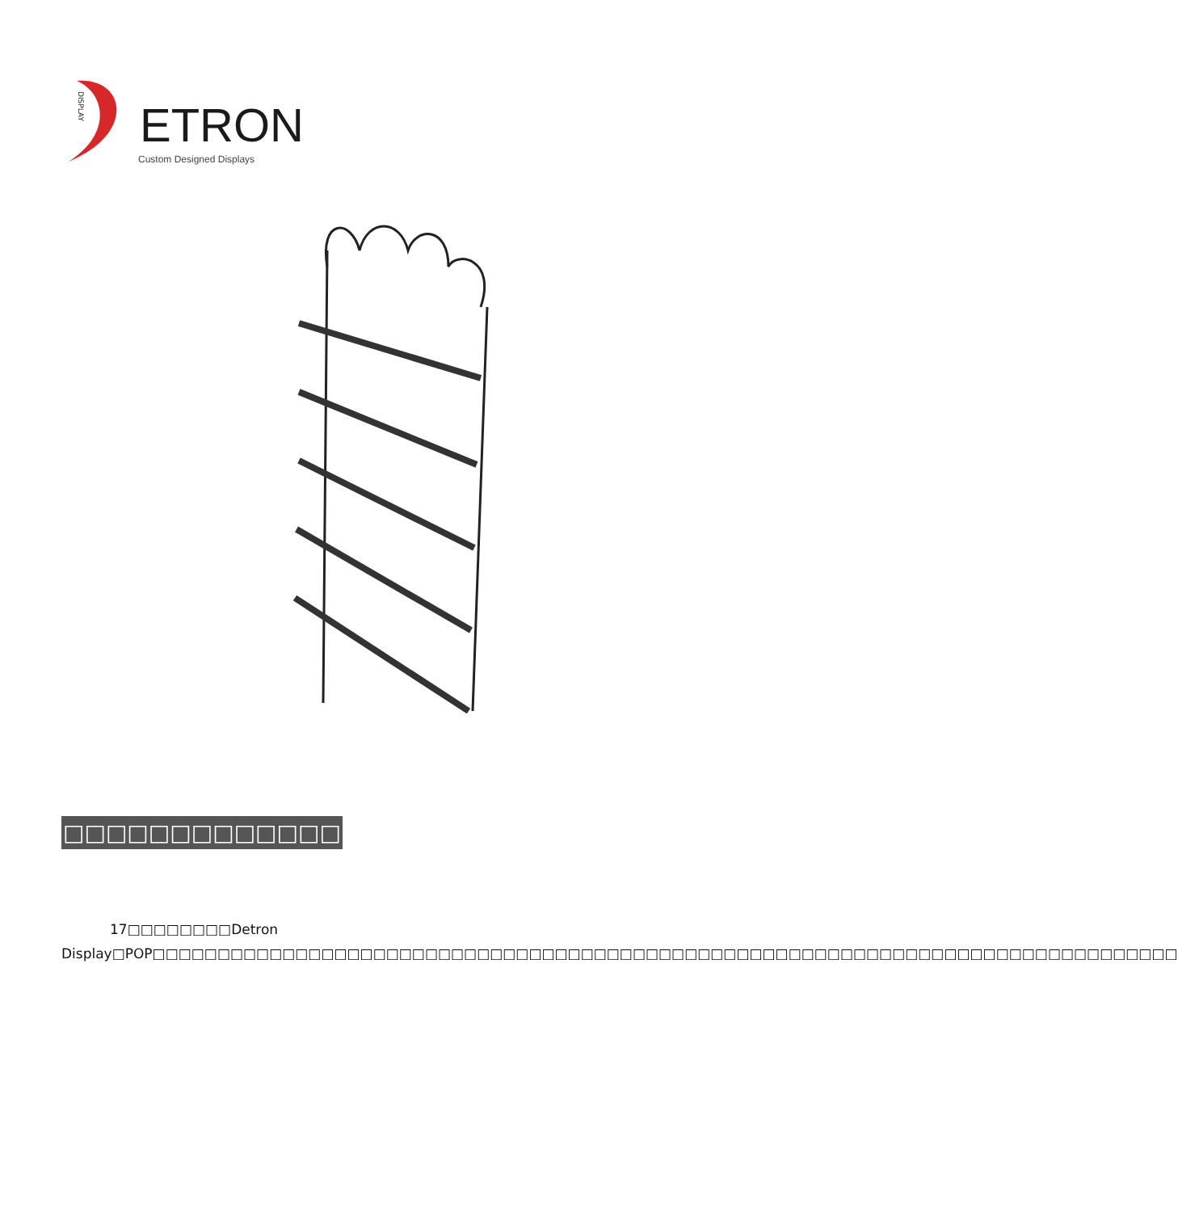DISPLAY
ETRON
Custom Designed Displays
□□□□□□□□□□□□□
17□□□□□□□□Detron Display□POP□□□□□□□□□□□□□□□□□□□□□□□□□□□□□□□□□□□□□□□□□□□□□□□□□□□□□□□□□□□□□□□□□□□□□□□□□□□□□□□